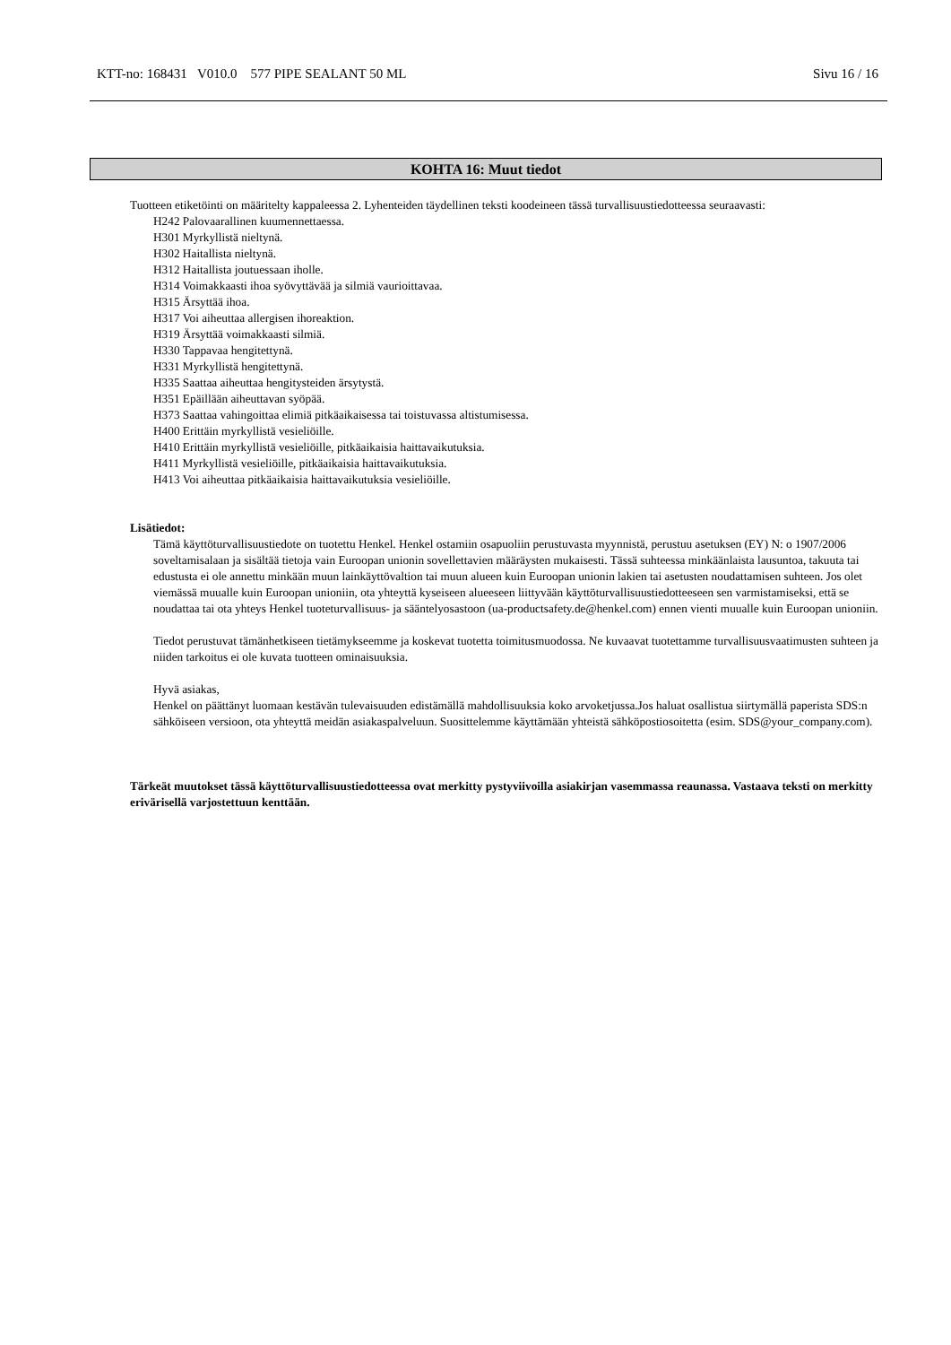KTT-no: 168431 V010.0 577 PIPE SEALANT 50 ML Sivu 16 / 16
KOHTA 16: Muut tiedot
Tuotteen etiketöinti on määritelty kappaleessa 2. Lyhenteiden täydellinen teksti koodeineen tässä turvallisuustiedotteessa seuraavasti:
H242 Palovaarallinen kuumennettaessa.
H301 Myrkyllistä nieltynä.
H302 Haitallista nieltynä.
H312 Haitallista joutuessaan iholle.
H314 Voimakkaasti ihoa syövyttävää ja silmiä vaurioittavaa.
H315 Ärsyttää ihoa.
H317 Voi aiheuttaa allergisen ihoreaktion.
H319 Ärsyttää voimakkaasti silmiä.
H330 Tappavaa hengitettynä.
H331 Myrkyllistä hengitettynä.
H335 Saattaa aiheuttaa hengitysteiden ärsytystä.
H351 Epäillään aiheuttavan syöpää.
H373 Saattaa vahingoittaa elimiä pitkäaikaisessa tai toistuvassa altistumisessa.
H400 Erittäin myrkyllistä vesieliöille.
H410 Erittäin myrkyllistä vesieliöille, pitkäaikaisia haittavaikutuksia.
H411 Myrkyllistä vesieliöille, pitkäaikaisia haittavaikutuksia.
H413 Voi aiheuttaa pitkäaikaisia haittavaikutuksia vesieliöille.
Lisätiedot:
Tämä käyttöturvallisuustiedote on tuotettu Henkel. Henkel ostamiin osapuoliin perustuvasta myynnistä, perustuu asetuksen (EY) N: o 1907/2006 soveltamisalaan ja sisältää tietoja vain Euroopan unionin sovellettavien määräysten mukaisesti. Tässä suhteessa minkäänlaista lausuntoa, takuuta tai edustusta ei ole annettu minkään muun lainkäyttövaltion tai muun alueen kuin Euroopan unionin lakien tai asetusten noudattamisen suhteen. Jos olet viemässä muualle kuin Euroopan unioniin, ota yhteyttä kyseiseen alueeseen liittyvään käyttöturvallisuustiedotteeseen sen varmistamiseksi, että se noudattaa tai ota yhteys Henkel tuoteturvallisuus- ja sääntelyosastoon (ua-productsafety.de@henkel.com) ennen vienti muualle kuin Euroopan unioniin.
Tiedot perustuvat tämänhetkiseen tietämykseemme ja koskevat tuotetta toimitusmuodossa. Ne kuvaavat tuotettamme turvallisuusvaatimusten suhteen ja niiden tarkoitus ei ole kuvata tuotteen ominaisuuksia.
Hyvä asiakas,
Henkel on päättänyt luomaan kestävän tulevaisuuden edistämällä mahdollisuuksia koko arvoketjussa.Jos haluat osallistua siirtymällä paperista SDS:n sähköiseen versioon, ota yhteyttä meidän asiakaspalveluun. Suosittelemme käyttämään yhteistä sähköpostiosoitetta (esim. SDS@your_company.com).
Tärkeät muutokset tässä käyttöturvallisuustiedotteessa ovat merkitty pystyviivoilla asiakirjan vasemmassa reaunassa. Vastaava teksti on merkitty erivärisellä varjostettuun kenttään.